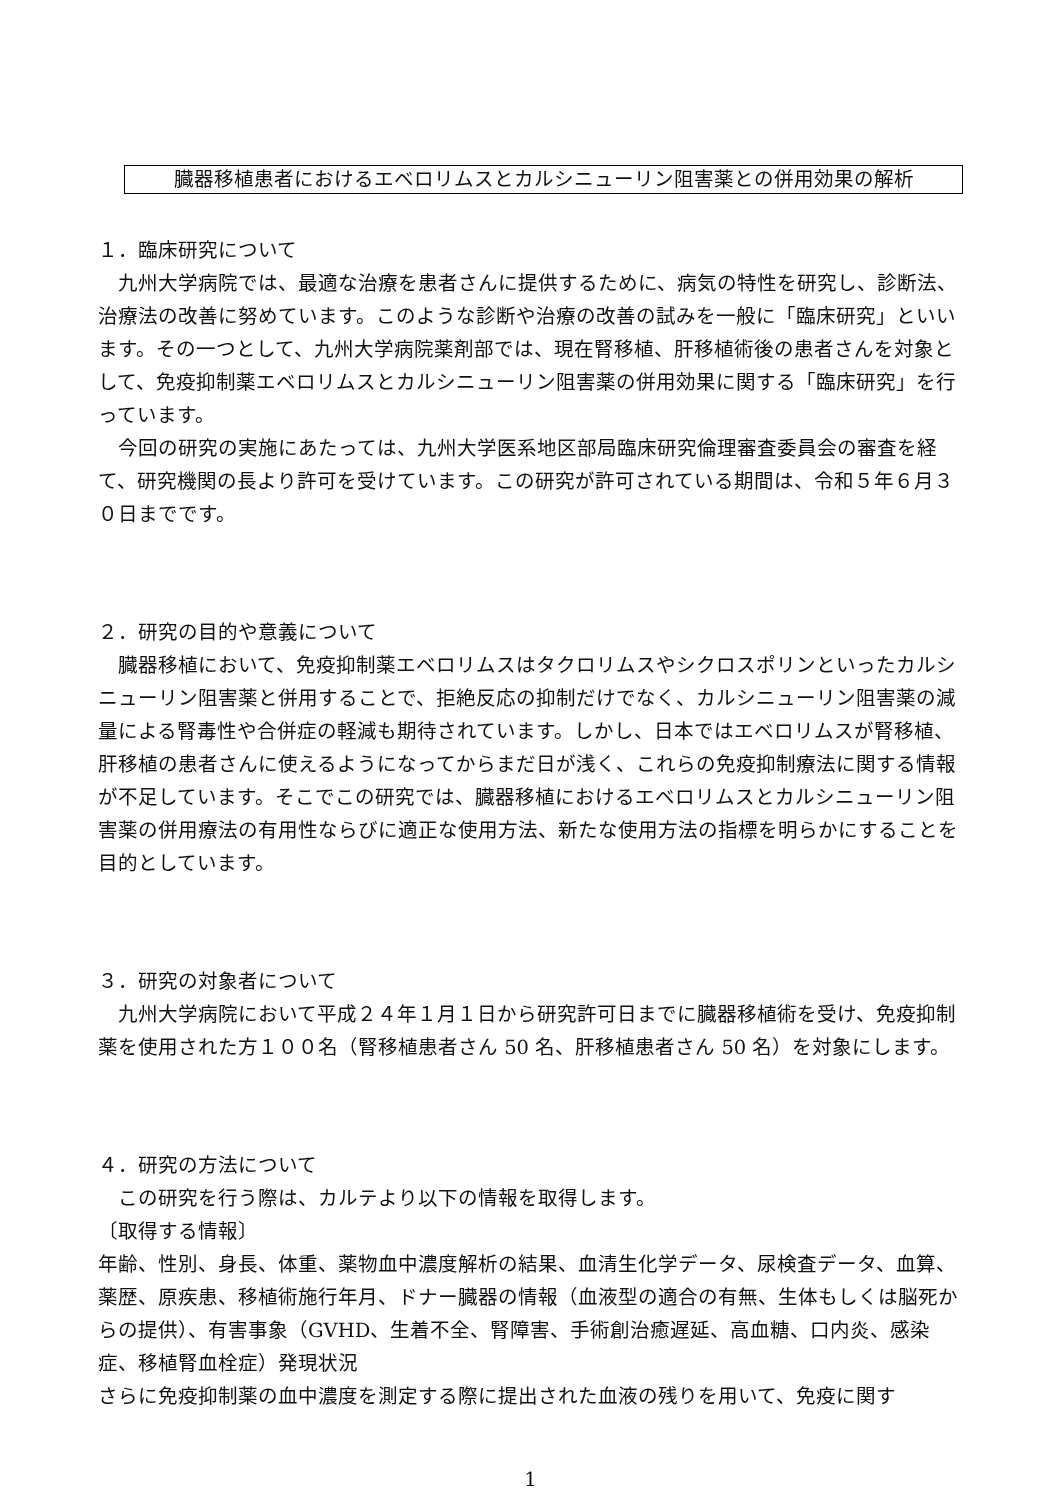臓器移植患者におけるエベロリムスとカルシニューリン阻害薬との併用効果の解析
１．臨床研究について
九州大学病院では、最適な治療を患者さんに提供するために、病気の特性を研究し、診断法、治療法の改善に努めています。このような診断や治療の改善の試みを一般に「臨床研究」といいます。その一つとして、九州大学病院薬剤部では、現在腎移植、肝移植術後の患者さんを対象として、免疫抑制薬エベロリムスとカルシニューリン阻害薬の併用効果に関する「臨床研究」を行っています。
今回の研究の実施にあたっては、九州大学医系地区部局臨床研究倫理審査委員会の審査を経て、研究機関の長より許可を受けています。この研究が許可されている期間は、令和５年６月３０日までです。
２．研究の目的や意義について
臓器移植において、免疫抑制薬エベロリムスはタクロリムスやシクロスポリンといったカルシニューリン阻害薬と併用することで、拒絶反応の抑制だけでなく、カルシニューリン阻害薬の減量による腎毒性や合併症の軽減も期待されています。しかし、日本ではエベロリムスが腎移植、肝移植の患者さんに使えるようになってからまだ日が浅く、これらの免疫抑制療法に関する情報が不足しています。そこでこの研究では、臓器移植におけるエベロリムスとカルシニューリン阻害薬の併用療法の有用性ならびに適正な使用方法、新たな使用方法の指標を明らかにすることを目的としています。
３．研究の対象者について
九州大学病院において平成２４年１月１日から研究許可日までに臓器移植術を受け、免疫抑制薬を使用された方１００名（腎移植患者さん 50 名、肝移植患者さん 50 名）を対象にします。
４．研究の方法について
この研究を行う際は、カルテより以下の情報を取得します。
〔取得する情報〕
年齢、性別、身長、体重、薬物血中濃度解析の結果、血清生化学データ、尿検査データ、血算、薬歴、原疾患、移植術施行年月、ドナー臓器の情報（血液型の適合の有無、生体もしくは脳死からの提供）、有害事象（GVHD、生着不全、腎障害、手術創治癒遅延、高血糖、口内炎、感染症、移植腎血栓症）発現状況
さらに免疫抑制薬の血中濃度を測定する際に提出された血液の残りを用いて、免疫に関す
1